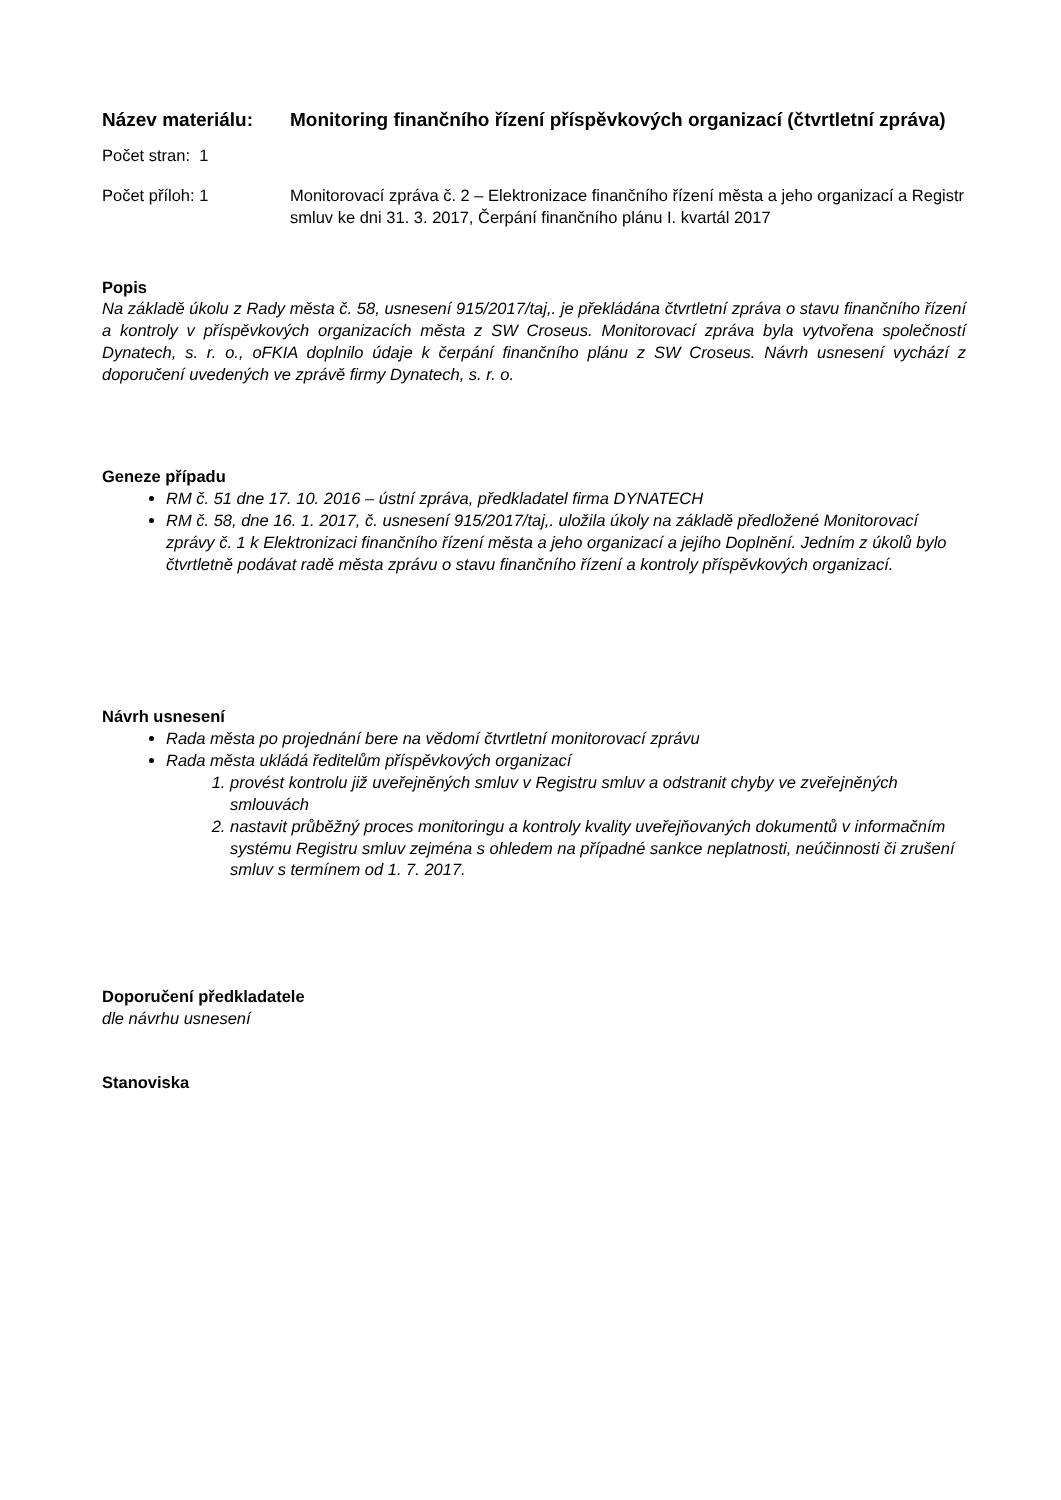Název materiálu: Monitoring finančního řízení příspěvkových organizací (čtvrtletní zpráva)
Počet stran: 1
Počet příloh: 1 Monitorovací zpráva č. 2 – Elektronizace finančního řízení města a jeho organizací a Registr smluv ke dni 31. 3. 2017, Čerpání finančního plánu I. kvartál 2017
Popis
Na základě úkolu z Rady města č. 58, usnesení 915/2017/taj,. je překládána čtvrtletní zpráva o stavu finančního řízení a kontroly v příspěvkových organizacích města z SW Croseus. Monitorovací zpráva byla vytvořena společností Dynatech, s. r. o., oFKIA doplnilo údaje k čerpání finančního plánu z SW Croseus. Návrh usnesení vychází z doporučení uvedených ve zprávě firmy Dynatech, s. r. o.
Geneze případu
RM č. 51 dne 17. 10. 2016 – ústní zpráva, předkladatel firma DYNATECH
RM č. 58, dne 16. 1. 2017, č. usnesení 915/2017/taj,. uložila úkoly na základě předložené Monitorovací zprávy č. 1 k Elektronizaci finančního řízení města a jeho organizací a jejího Doplnění. Jedním z úkolů bylo čtvrtletně podávat radě města zprávu o stavu finančního řízení a kontroly příspěvkových organizací.
Návrh usnesení
Rada města po projednání bere na vědomí čtvrtletní monitorovací zprávu
Rada města ukládá ředitelům příspěvkových organizací
1. provést kontrolu již uveřejněných smluv v Registru smluv a odstranit chyby ve zveřejněných smlouvách
2. nastavit průběžný proces monitoringu a kontroly kvality uveřejňovaných dokumentů v informačním systému Registru smluv zejména s ohledem na případné sankce neplatnosti, neúčinnosti či zrušení smluv s termínem od 1. 7. 2017.
Doporučení předkladatele
dle návrhu usnesení
Stanoviska